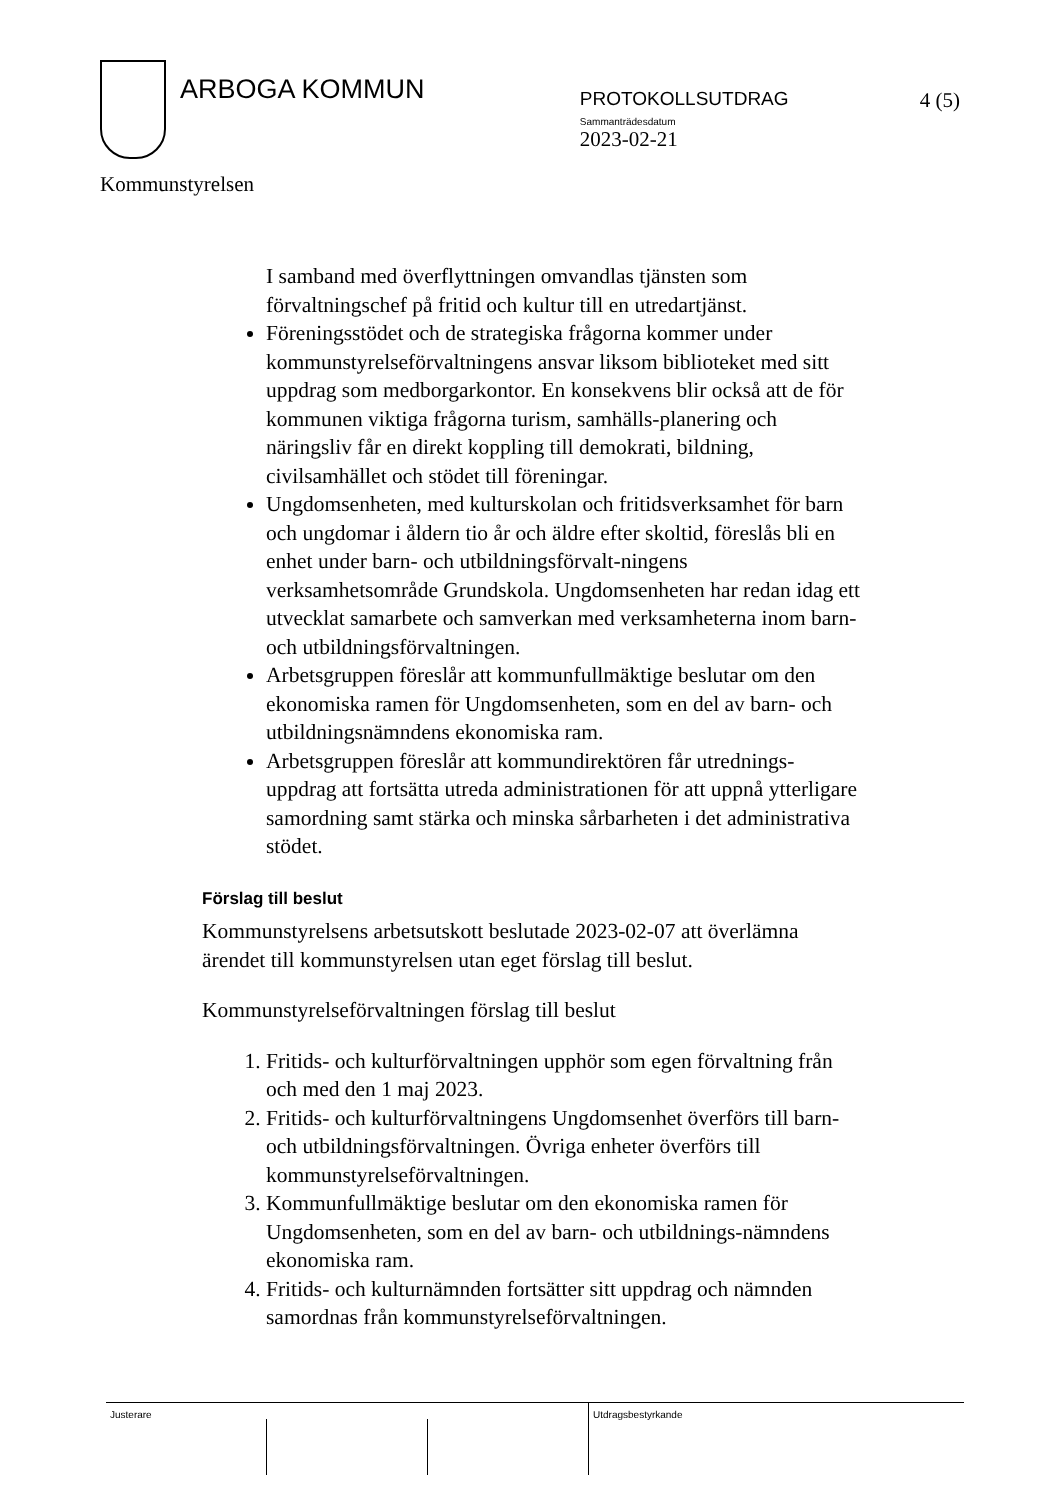ARBOGA KOMMUN
PROTOKOLLSUTDRAG
Sammanträdesdatum
2023-02-21
4 (5)
Kommunstyrelsen
I samband med överflyttningen omvandlas tjänsten som förvaltningschef på fritid och kultur till en utredartjänst.
Föreningsstödet och de strategiska frågorna kommer under kommunstyrelseförvaltningens ansvar liksom biblioteket med sitt uppdrag som medborgarkontor. En konsekvens blir också att de för kommunen viktiga frågorna turism, samhälls-planering och näringsliv får en direkt koppling till demokrati, bildning, civilsamhället och stödet till föreningar.
Ungdomsenheten, med kulturskolan och fritidsverksamhet för barn och ungdomar i åldern tio år och äldre efter skoltid, föreslås bli en enhet under barn- och utbildningsförvalt-ningens verksamhetsområde Grundskola. Ungdomsenheten har redan idag ett utvecklat samarbete och samverkan med verksamheterna inom barn- och utbildningsförvaltningen.
Arbetsgruppen föreslår att kommunfullmäktige beslutar om den ekonomiska ramen för Ungdomsenheten, som en del av barn- och utbildningsnämndens ekonomiska ram.
Arbetsgruppen föreslår att kommundirektören får utrednings-uppdrag att fortsätta utreda administrationen för att uppnå ytterligare samordning samt stärka och minska sårbarheten i det administrativa stödet.
Förslag till beslut
Kommunstyrelsens arbetsutskott beslutade 2023-02-07 att överlämna ärendet till kommunstyrelsen utan eget förslag till beslut.
Kommunstyrelseförvaltningen förslag till beslut
1. Fritids- och kulturförvaltningen upphör som egen förvaltning från och med den 1 maj 2023.
2. Fritids- och kulturförvaltningens Ungdomsenhet överförs till barn- och utbildningsförvaltningen. Övriga enheter överförs till kommunstyrelseförvaltningen.
3. Kommunfullmäktige beslutar om den ekonomiska ramen för Ungdomsenheten, som en del av barn- och utbildnings-nämndens ekonomiska ram.
4. Fritids- och kulturnämnden fortsätter sitt uppdrag och nämnden samordnas från kommunstyrelseförvaltningen.
Justerare Utdragsbestyrkande